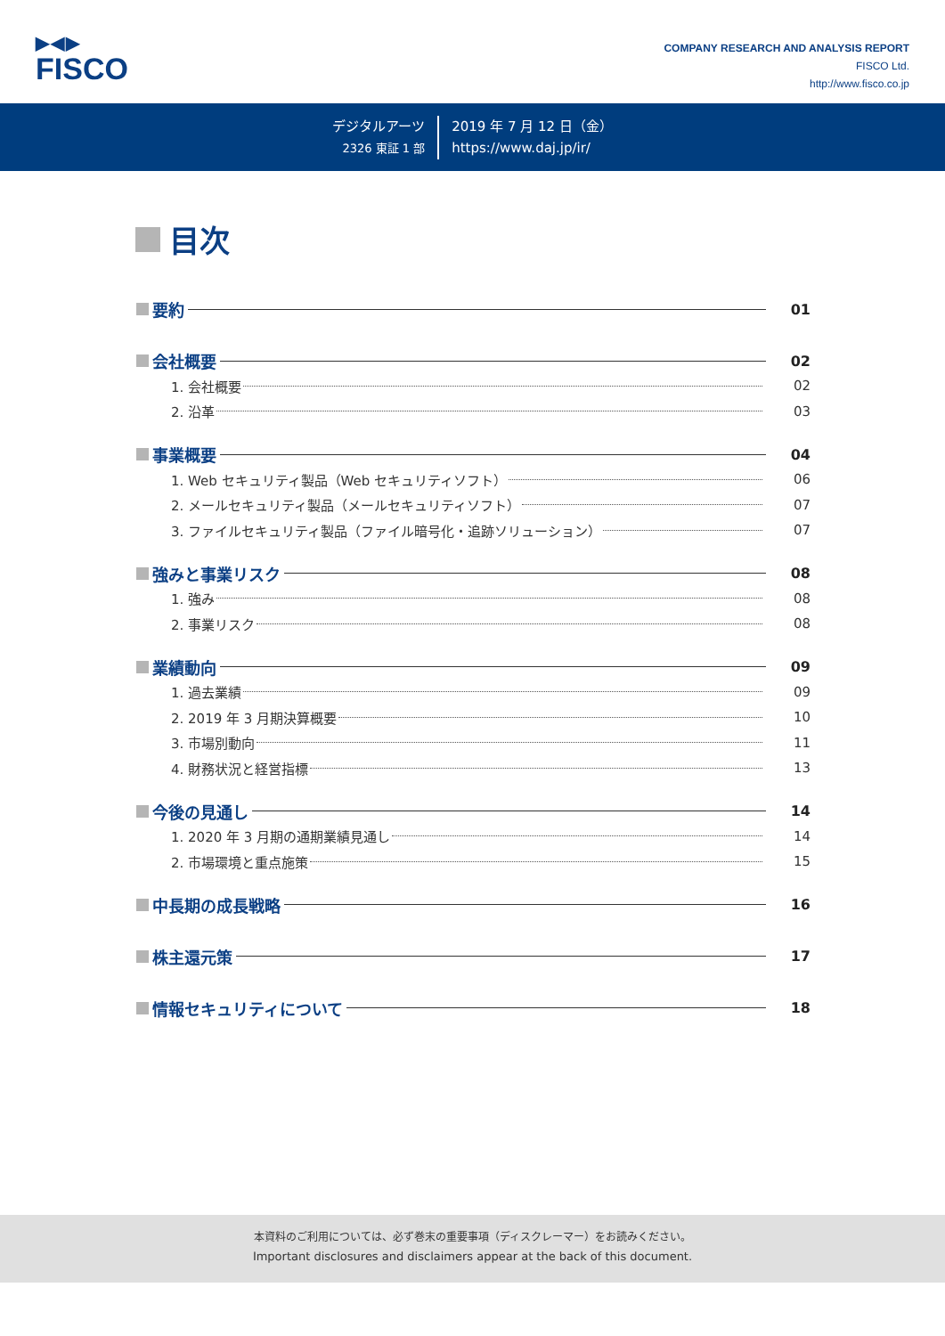▶◀▶
FISCO
COMPANY RESEARCH AND ANALYSIS REPORT
FISCO Ltd.
http://www.fisco.co.jp
デジタルアーツ
2326 東証 1 部
2019 年 7 月 12 日（金）
https://www.daj.jp/ir/
目次
要約 01
会社概要 02
1. 会社概要 02
2. 沿革 03
事業概要 04
1. Web セキュリティ製品（Web セキュリティソフト） 06
2. メールセキュリティ製品（メールセキュリティソフト） 07
3. ファイルセキュリティ製品（ファイル暗号化・追跡ソリューション） 07
強みと事業リスク 08
1. 強み 08
2. 事業リスク 08
業績動向 09
1. 過去業績 09
2. 2019 年 3 月期決算概要 10
3. 市場別動向 11
4. 財務状況と経営指標 13
今後の見通し 14
1. 2020 年 3 月期の通期業績見通し 14
2. 市場環境と重点施策 15
中長期の成長戦略 16
株主還元策 17
情報セキュリティについて 18
本資料のご利用については、必ず巻末の重要事項（ディスクレーマー）をお読みください。
Important disclosures and disclaimers appear at the back of this document.